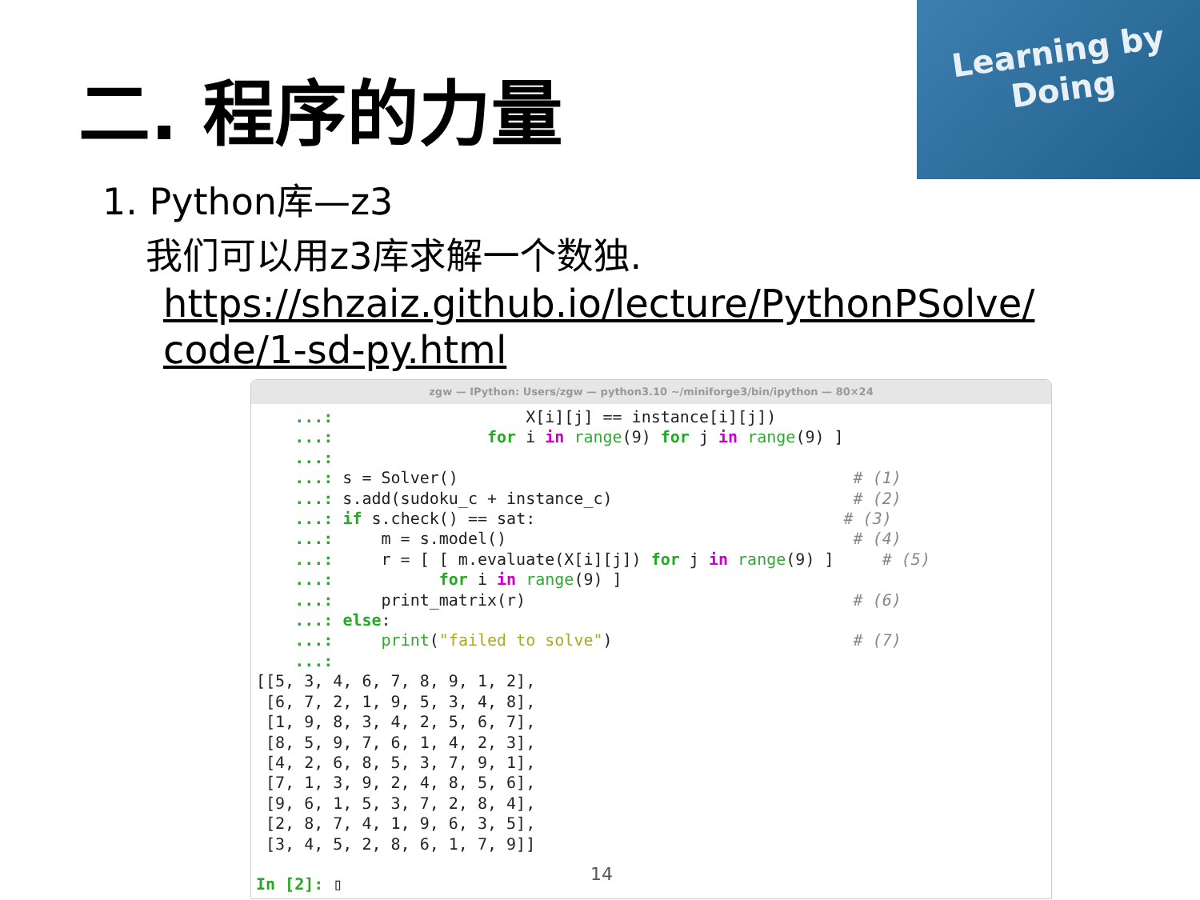Learning by
Doing
二. 程序的力量
1. Python库—z3
我们可以用z3库求解一个数独.
https://shzaiz.github.io/lecture/PythonPSolve/
code/1-sd-py.html
zgw — IPython: Users/zgw — python3.10 ~/miniforge3/bin/ipython — 80×24
    ...:                    X[i][j] == instance[i][j])
    ...:                for i in range(9) for j in range(9) ]
    ...:
    ...: s = Solver()                                         # (1)
    ...: s.add(sudoku_c + instance_c)                         # (2)
    ...: if s.check() == sat:                                # (3)
    ...:     m = s.model()                                    # (4)
    ...:     r = [ [ m.evaluate(X[i][j]) for j in range(9) ]     # (5)
    ...:           for i in range(9) ]
    ...:     print_matrix(r)                                  # (6)
    ...: else:
    ...:     print("failed to solve")                         # (7)
    ...:
[[5, 3, 4, 6, 7, 8, 9, 1, 2],
 [6, 7, 2, 1, 9, 5, 3, 4, 8],
 [1, 9, 8, 3, 4, 2, 5, 6, 7],
 [8, 5, 9, 7, 6, 1, 4, 2, 3],
 [4, 2, 6, 8, 5, 3, 7, 9, 1],
 [7, 1, 3, 9, 2, 4, 8, 5, 6],
 [9, 6, 1, 5, 3, 7, 2, 8, 4],
 [2, 8, 7, 4, 1, 9, 6, 3, 5],
 [3, 4, 5, 2, 8, 6, 1, 7, 9]]

In [2]: ▯
14